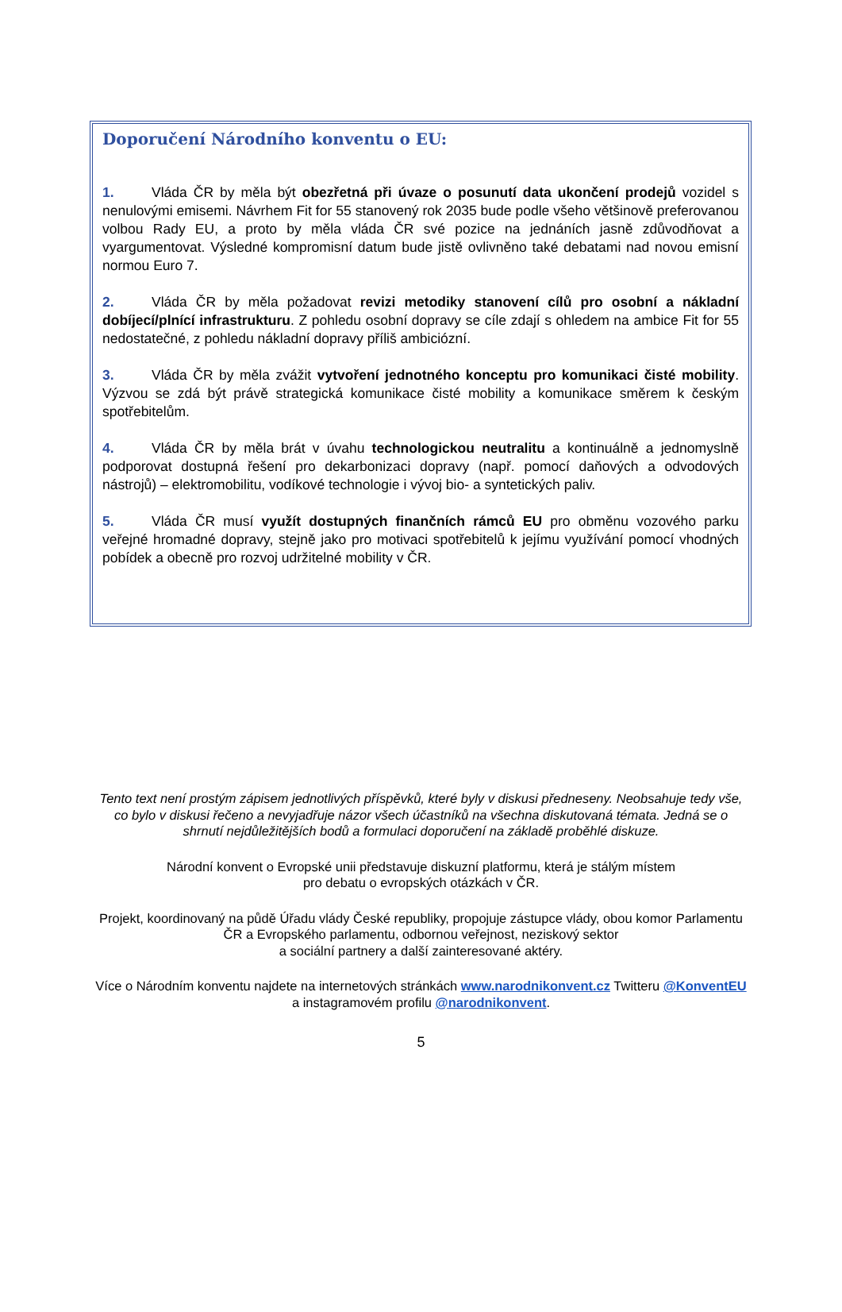Doporučení Národního konventu o EU:
1. Vláda ČR by měla být obezřetná při úvaze o posunutí data ukončení prodejů vozidel s nenulovými emisemi. Návrhem Fit for 55 stanovený rok 2035 bude podle všeho většinově preferovanou volbou Rady EU, a proto by měla vláda ČR své pozice na jednáních jasně zdůvodňovat a vyargumentovat. Výsledné kompromisní datum bude jistě ovlivněno také debatami nad novou emisní normou Euro 7.
2. Vláda ČR by měla požadovat revizi metodiky stanovení cílů pro osobní a nákladní dobíjecí/plnící infrastrukturu. Z pohledu osobní dopravy se cíle zdají s ohledem na ambice Fit for 55 nedostatečné, z pohledu nákladní dopravy příliš ambiciózní.
3. Vláda ČR by měla zvážit vytvoření jednotného konceptu pro komunikaci čisté mobility. Výzvou se zdá být právě strategická komunikace čisté mobility a komunikace směrem k českým spotřebitelům.
4. Vláda ČR by měla brát v úvahu technologickou neutralitu a kontinuálně a jednomyslně podporovat dostupná řešení pro dekarbonizaci dopravy (např. pomocí daňových a odvodových nástrojů) – elektromobilitu, vodíkové technologie i vývoj bio- a syntetických paliv.
5. Vláda ČR musí využít dostupných finančních rámců EU pro obměnu vozového parku veřejné hromadné dopravy, stejně jako pro motivaci spotřebitelů k jejímu využívání pomocí vhodných pobídek a obecně pro rozvoj udržitelné mobility v ČR.
Tento text není prostým zápisem jednotlivých příspěvků, které byly v diskusi předneseny. Neobsahuje tedy vše, co bylo v diskusi řečeno a nevyjadřuje názor všech účastníků na všechna diskutovaná témata. Jedná se o shrnutí nejdůležitějších bodů a formulaci doporučení na základě proběhlé diskuze.
Národní konvent o Evropské unii představuje diskuzní platformu, která je stálým místem
pro debatu o evropských otázkách v ČR.
Projekt, koordinovaný na půdě Úřadu vlády České republiky, propojuje zástupce vlády, obou komor Parlamentu ČR a Evropského parlamentu, odbornou veřejnost, neziskový sektor
a sociální partnery a další zainteresované aktéry.
Více o Národním konventu najdete na internetových stránkách www.narodnikonvent.cz Twitteru @KonventEU a instagramovém profilu @narodnikonvent.
5